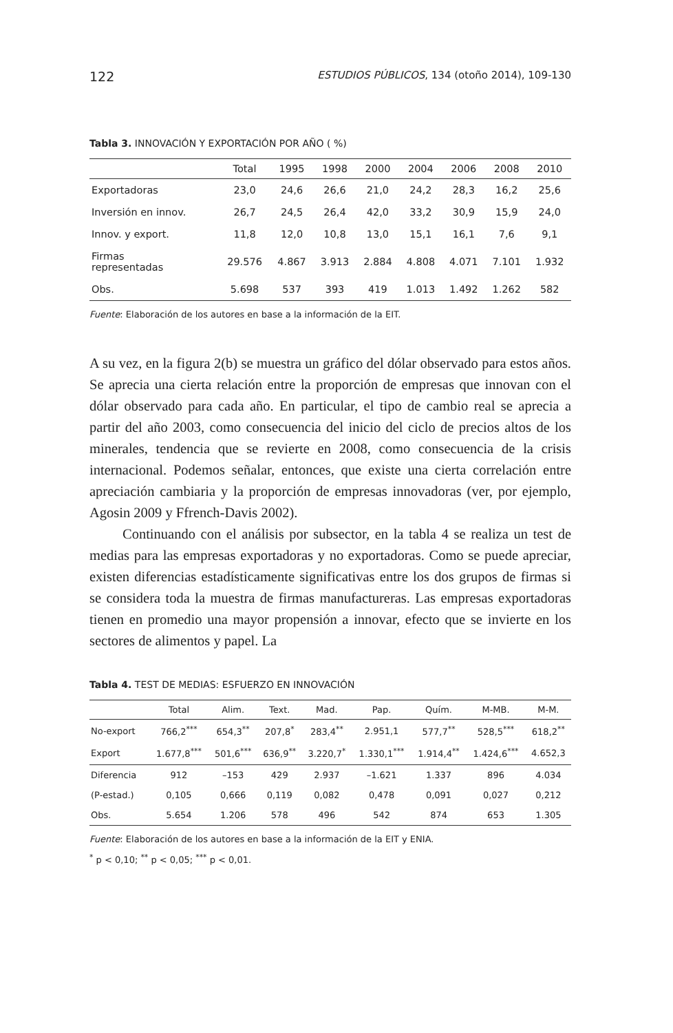122 ESTUDIOS PÚBLICOS, 134 (otoño 2014), 109-130
Tabla 3. INNOVACIÓN Y EXPORTACIÓN POR AÑO ( %)
| | Total | 1995 | 1998 | 2000 | 2004 | 2006 | 2008 | 2010 |
| --- | --- | --- | --- | --- | --- | --- | --- | --- |
| Exportadoras | 23,0 | 24,6 | 26,6 | 21,0 | 24,2 | 28,3 | 16,2 | 25,6 |
| Inversión en innov. | 26,7 | 24,5 | 26,4 | 42,0 | 33,2 | 30,9 | 15,9 | 24,0 |
| Innov. y export. | 11,8 | 12,0 | 10,8 | 13,0 | 15,1 | 16,1 | 7,6 | 9,1 |
| Firmas representadas | 29.576 | 4.867 | 3.913 | 2.884 | 4.808 | 4.071 | 7.101 | 1.932 |
| Obs. | 5.698 | 537 | 393 | 419 | 1.013 | 1.492 | 1.262 | 582 |
Fuente: Elaboración de los autores en base a la información de la EIT.
A su vez, en la figura 2(b) se muestra un gráfico del dólar observado para estos años. Se aprecia una cierta relación entre la proporción de empresas que innovan con el dólar observado para cada año. En particular, el tipo de cambio real se aprecia a partir del año 2003, como consecuencia del inicio del ciclo de precios altos de los minerales, tendencia que se revierte en 2008, como consecuencia de la crisis internacional. Podemos señalar, entonces, que existe una cierta correlación entre apreciación cambiaria y la proporción de empresas innovadoras (ver, por ejemplo, Agosin 2009 y Ffrench-Davis 2002).
Continuando con el análisis por subsector, en la tabla 4 se realiza un test de medias para las empresas exportadoras y no exportadoras. Como se puede apreciar, existen diferencias estadísticamente significativas entre los dos grupos de firmas si se considera toda la muestra de firmas manufactureras. Las empresas exportadoras tienen en promedio una mayor propensión a innovar, efecto que se invierte en los sectores de alimentos y papel. La
Tabla 4. TEST DE MEDIAS: ESFUERZO EN INNOVACIÓN
| | Total | Alim. | Text. | Mad. | Pap. | Quím. | M-MB. | M-M. |
| --- | --- | --- | --- | --- | --- | --- | --- | --- |
| No-export | 766,2<sup>***</sup> | 654,3<sup>**</sup> | 207,8<sup>*</sup> | 283,4<sup>**</sup> | 2.951,1 | 577,7<sup>**</sup> | 528,5<sup>***</sup> | 618,2<sup>**</sup> |
| Export | 1.677,8<sup>***</sup> | 501,6<sup>***</sup> | 636,9<sup>**</sup> | 3.220,7<sup>*</sup> | 1.330,1<sup>***</sup> | 1.914,4<sup>**</sup> | 1.424,6<sup>***</sup> | 4.652,3 |
| Diferencia | 912 | –153 | 429 | 2.937 | –1.621 | 1.337 | 896 | 4.034 |
| (P-estad.) | 0,105 | 0,666 | 0,119 | 0,082 | 0,478 | 0,091 | 0,027 | 0,212 |
| Obs. | 5.654 | 1.206 | 578 | 496 | 542 | 874 | 653 | 1.305 |
Fuente: Elaboración de los autores en base a la información de la EIT y ENIA.
<sup>*</sup> p < 0,10; <sup>**</sup> p < 0,05; <sup>***</sup> p < 0,01.